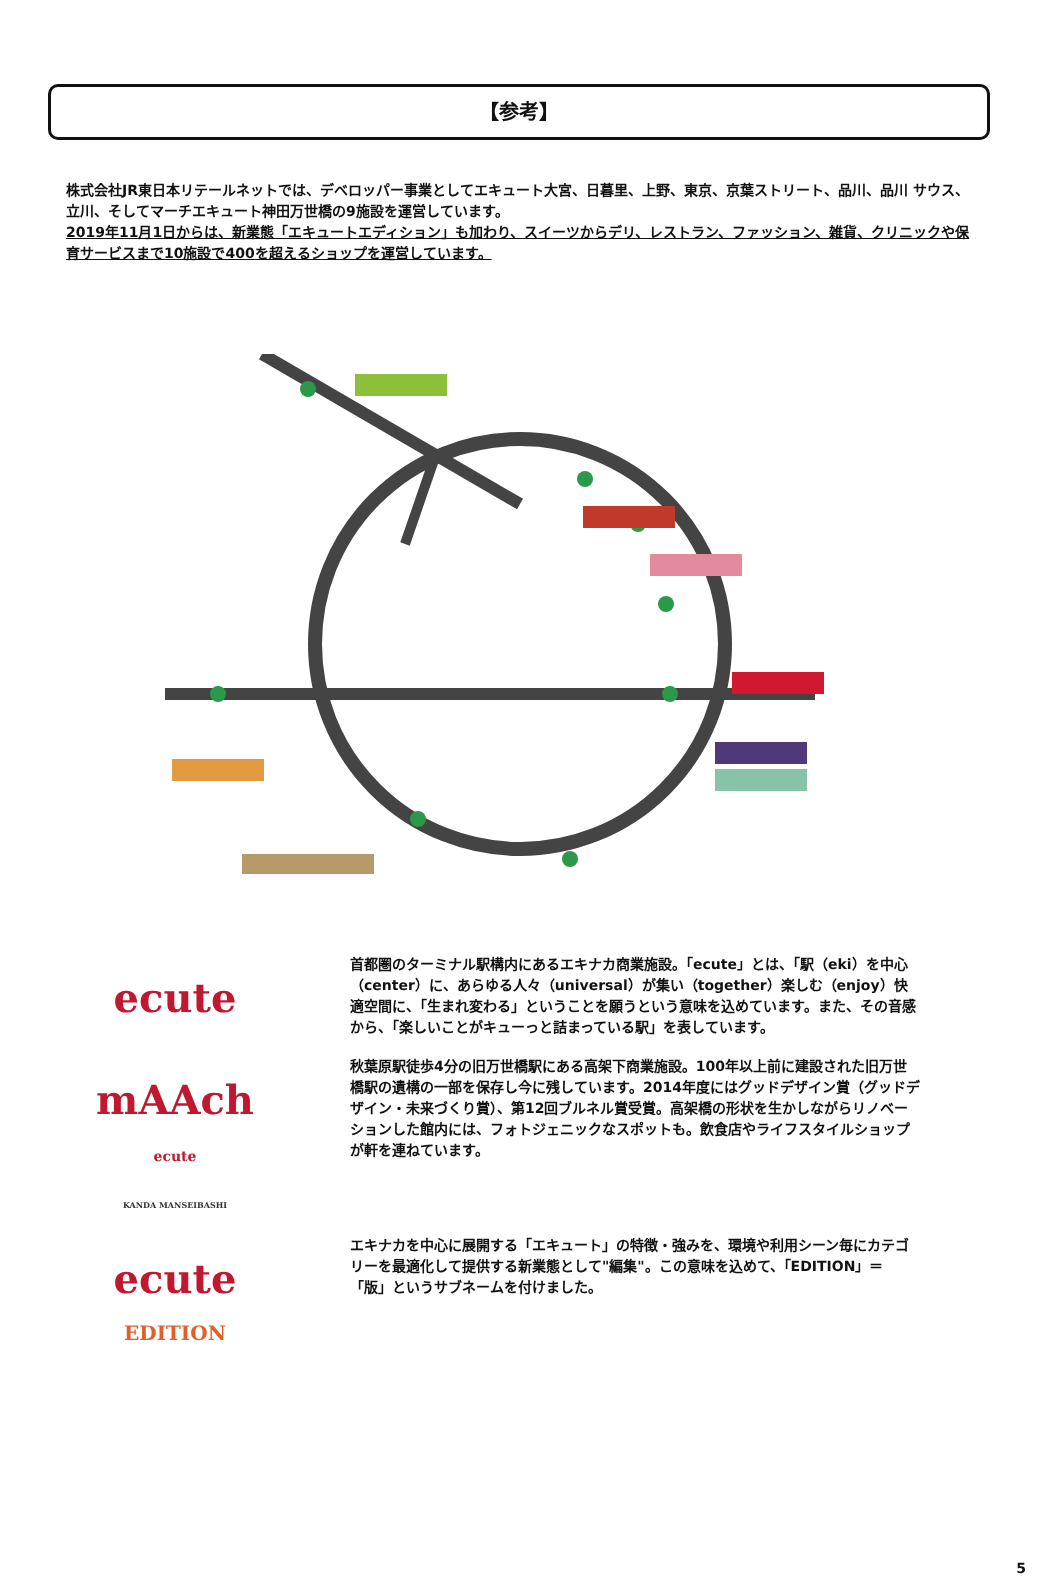【参考】
株式会社JR東日本リテールネットでは、デベロッパー事業としてエキュート大宮、日暮里、上野、東京、京葉ストリート、品川、品川 サウス、立川、そしてマーチエキュート神田万世橋の9施設を運営しています。
2019年11月1日からは、新業態「エキュートエディション」も加わり、スイーツからデリ、レストラン、ファッション、雑貨、クリニックや保育サービスまで10施設で400を超えるショップを運営しています。
ecute
首都圏のターミナル駅構内にあるエキナカ商業施設。「ecute」とは、「駅（eki）を中心（center）に、あらゆる人々（universal）が集い（together）楽しむ（enjoy）快適空間に、「生まれ変わる」ということを願うという意味を込めています。また、その音感から、「楽しいことがキューっと詰まっている駅」を表しています。
mAAch
ecute
KANDA MANSEIBASHI
秋葉原駅徒歩4分の旧万世橋駅にある高架下商業施設。100年以上前に建設された旧万世橋駅の遺構の一部を保存し今に残しています。2014年度にはグッドデザイン賞（グッドデザイン・未来づくり賞）、第12回ブルネル賞受賞。高架橋の形状を生かしながらリノベーションした館内には、フォトジェニックなスポットも。飲食店やライフスタイルショップが軒を連ねています。
ecute
EDITION
エキナカを中心に展開する「エキュート」の特徴・強みを、環境や利用シーン毎にカテゴリーを最適化して提供する新業態として"編集"。この意味を込めて、「EDITION」＝「版」というサブネームを付けました。
5